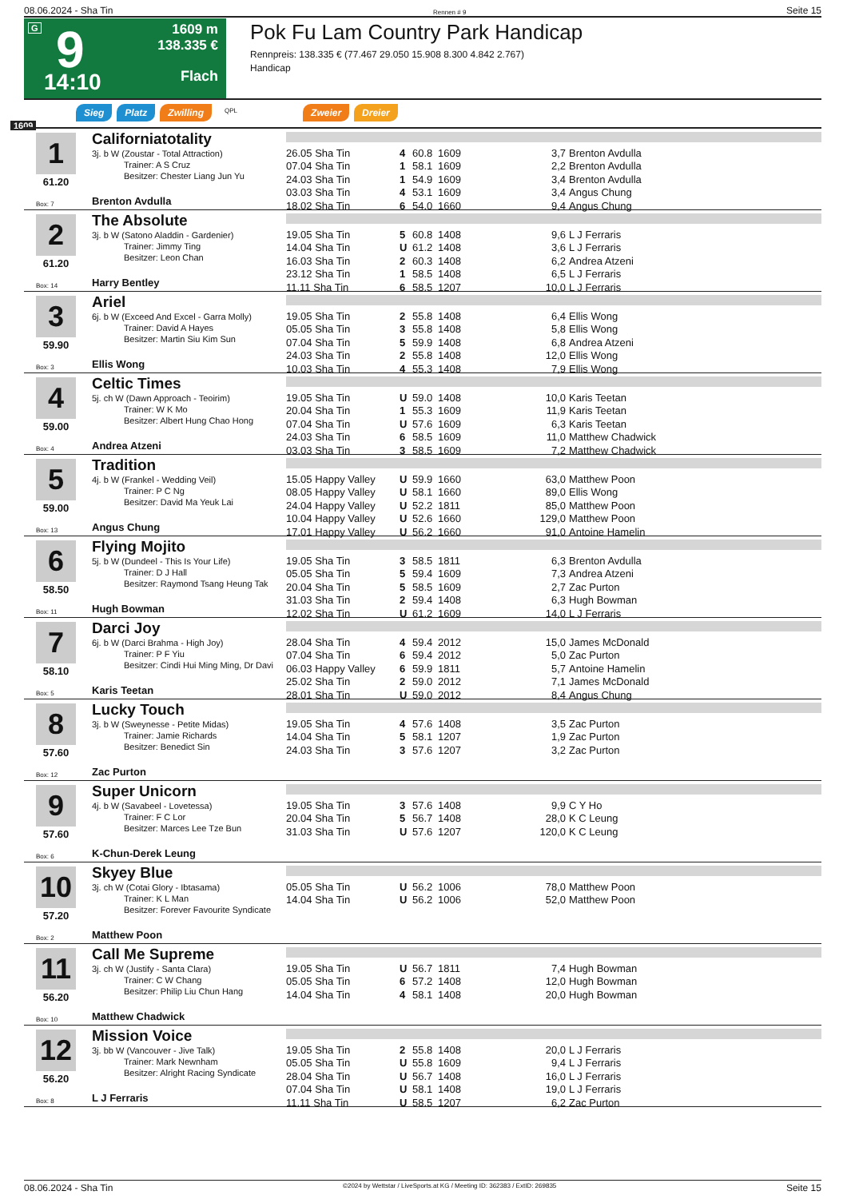08.06.2024 - Sha Tin Rennen # 9 Seite 15
G 9
14:10
1609 m
138.335 €
Flach
Pok Fu Lam Country Park Handicap
Rennpreis: 138.335 € (77.467 29.050 15.908 8.300 4.842 2.767)
Handicap
Sieg Platz Zwilling QPL Zweier Dreier
1609
1
61.20
Box: 7
Californiatotality
3j. b W (Zoustar - Total Attraction)
Trainer: A S Cruz
Besitzer: Chester Liang Jun Yu
Brenton Avdulla
| 26.05 Sha Tin | 4 | 60.8 | 1609 | 3,7 | Brenton Avdulla |
| 07.04 Sha Tin | 1 | 58.1 | 1609 | 2,2 | Brenton Avdulla |
| 24.03 Sha Tin | 1 | 54.9 | 1609 | 3,4 | Brenton Avdulla |
| 03.03 Sha Tin | 4 | 53.1 | 1609 | 3,4 | Angus Chung |
| 18.02 Sha Tin | 6 | 54.0 | 1660 | 9,4 | Angus Chung |
2
61.20
Box: 14
The Absolute
3j. b W (Satono Aladdin - Gardenier)
Trainer: Jimmy Ting
Besitzer: Leon Chan
Harry Bentley
| 19.05 Sha Tin | 5 | 60.8 | 1408 | 9,6 | L J Ferraris |
| 14.04 Sha Tin | U | 61.2 | 1408 | 3,6 | L J Ferraris |
| 16.03 Sha Tin | 2 | 60.3 | 1408 | 6,2 | Andrea Atzeni |
| 23.12 Sha Tin | 1 | 58.5 | 1408 | 6,5 | L J Ferraris |
| 11.11 Sha Tin | 6 | 58.5 | 1207 | 10,0 | L J Ferraris |
3
59.90
Box: 3
Ariel
6j. b W (Exceed And Excel - Garra Molly)
Trainer: David A Hayes
Besitzer: Martin Siu Kim Sun
Ellis Wong
| 19.05 Sha Tin | 2 | 55.8 | 1408 | 6,4 | Ellis Wong |
| 05.05 Sha Tin | 3 | 55.8 | 1408 | 5,8 | Ellis Wong |
| 07.04 Sha Tin | 5 | 59.9 | 1408 | 6,8 | Andrea Atzeni |
| 24.03 Sha Tin | 2 | 55.8 | 1408 | 12,0 | Ellis Wong |
| 10.03 Sha Tin | 4 | 55.3 | 1408 | 7,9 | Ellis Wong |
4
59.00
Box: 4
Celtic Times
5j. ch W (Dawn Approach - Teoirim)
Trainer: W K Mo
Besitzer: Albert Hung Chao Hong
Andrea Atzeni
| 19.05 Sha Tin | U | 59.0 | 1408 | 10,0 | Karis Teetan |
| 20.04 Sha Tin | 1 | 55.3 | 1609 | 11,9 | Karis Teetan |
| 07.04 Sha Tin | U | 57.6 | 1609 | 6,3 | Karis Teetan |
| 24.03 Sha Tin | 6 | 58.5 | 1609 | 11,0 | Matthew Chadwick |
| 03.03 Sha Tin | 3 | 58.5 | 1609 | 7,2 | Matthew Chadwick |
5
59.00
Box: 13
Tradition
4j. b W (Frankel - Wedding Veil)
Trainer: P C Ng
Besitzer: David Ma Yeuk Lai
Angus Chung
| 15.05 Happy Valley | U | 59.9 | 1660 | 63,0 | Matthew Poon |
| 08.05 Happy Valley | U | 58.1 | 1660 | 89,0 | Ellis Wong |
| 24.04 Happy Valley | U | 52.2 | 1811 | 85,0 | Matthew Poon |
| 10.04 Happy Valley | U | 52.6 | 1660 | 129,0 | Matthew Poon |
| 17.01 Happy Valley | U | 56.2 | 1660 | 91,0 | Antoine Hamelin |
6
58.50
Box: 11
Flying Mojito
5j. b W (Dundeel - This Is Your Life)
Trainer: D J Hall
Besitzer: Raymond Tsang Heung Tak
Hugh Bowman
| 19.05 Sha Tin | 3 | 58.5 | 1811 | 6,3 | Brenton Avdulla |
| 05.05 Sha Tin | 5 | 59.4 | 1609 | 7,3 | Andrea Atzeni |
| 20.04 Sha Tin | 5 | 58.5 | 1609 | 2,7 | Zac Purton |
| 31.03 Sha Tin | 2 | 59.4 | 1408 | 6,3 | Hugh Bowman |
| 12.02 Sha Tin | U | 61.2 | 1609 | 14,0 | L J Ferraris |
7
58.10
Box: 5
Darci Joy
6j. b W (Darci Brahma - High Joy)
Trainer: P F Yiu
Besitzer: Cindi Hui Ming Ming, Dr Davi
Karis Teetan
| 28.04 Sha Tin | 4 | 59.4 | 2012 | 15,0 | James McDonald |
| 07.04 Sha Tin | 6 | 59.4 | 2012 | 5,0 | Zac Purton |
| 06.03 Happy Valley | 6 | 59.9 | 1811 | 5,7 | Antoine Hamelin |
| 25.02 Sha Tin | 2 | 59.0 | 2012 | 7,1 | James McDonald |
| 28.01 Sha Tin | U | 59.0 | 2012 | 8,4 | Angus Chung |
8
57.60
Box: 12
Lucky Touch
3j. b W (Sweynesse - Petite Midas)
Trainer: Jamie Richards
Besitzer: Benedict Sin
Zac Purton
| 19.05 Sha Tin | 4 | 57.6 | 1408 | 3,5 | Zac Purton |
| 14.04 Sha Tin | 5 | 58.1 | 1207 | 1,9 | Zac Purton |
| 24.03 Sha Tin | 3 | 57.6 | 1207 | 3,2 | Zac Purton |
9
57.60
Box: 6
Super Unicorn
4j. b W (Savabeel - Lovetessa)
Trainer: F C Lor
Besitzer: Marces Lee Tze Bun
K-Chun-Derek Leung
| 19.05 Sha Tin | 3 | 57.6 | 1408 | 9,9 | C Y Ho |
| 20.04 Sha Tin | 5 | 56.7 | 1408 | 28,0 | K C Leung |
| 31.03 Sha Tin | U | 57.6 | 1207 | 120,0 | K C Leung |
10
57.20
Box: 2
Skyey Blue
3j. ch W (Cotai Glory - Ibtasama)
Trainer: K L Man
Besitzer: Forever Favourite Syndicate
Matthew Poon
| 05.05 Sha Tin | U | 56.2 | 1006 | 78,0 | Matthew Poon |
| 14.04 Sha Tin | U | 56.2 | 1006 | 52,0 | Matthew Poon |
11
56.20
Box: 10
Call Me Supreme
3j. ch W (Justify - Santa Clara)
Trainer: C W Chang
Besitzer: Philip Liu Chun Hang
Matthew Chadwick
| 19.05 Sha Tin | U | 56.7 | 1811 | 7,4 | Hugh Bowman |
| 05.05 Sha Tin | 6 | 57.2 | 1408 | 12,0 | Hugh Bowman |
| 14.04 Sha Tin | 4 | 58.1 | 1408 | 20,0 | Hugh Bowman |
12
56.20
Box: 8
Mission Voice
3j. bb W (Vancouver - Jive Talk)
Trainer: Mark Newnham
Besitzer: Alright Racing Syndicate
L J Ferraris
| 19.05 Sha Tin | 2 | 55.8 | 1408 | 20,0 | L J Ferraris |
| 05.05 Sha Tin | U | 55.8 | 1609 | 9,4 | L J Ferraris |
| 28.04 Sha Tin | U | 56.7 | 1408 | 16,0 | L J Ferraris |
| 07.04 Sha Tin | U | 58.1 | 1408 | 19,0 | L J Ferraris |
| 11.11 Sha Tin | U | 58.5 | 1207 | 6,2 | Zac Purton |
08.06.2024 - Sha Tin ©2024 by Wettstar / LiveSports.at KG / Meeting ID: 362383 / ExtID: 269835 Seite 15